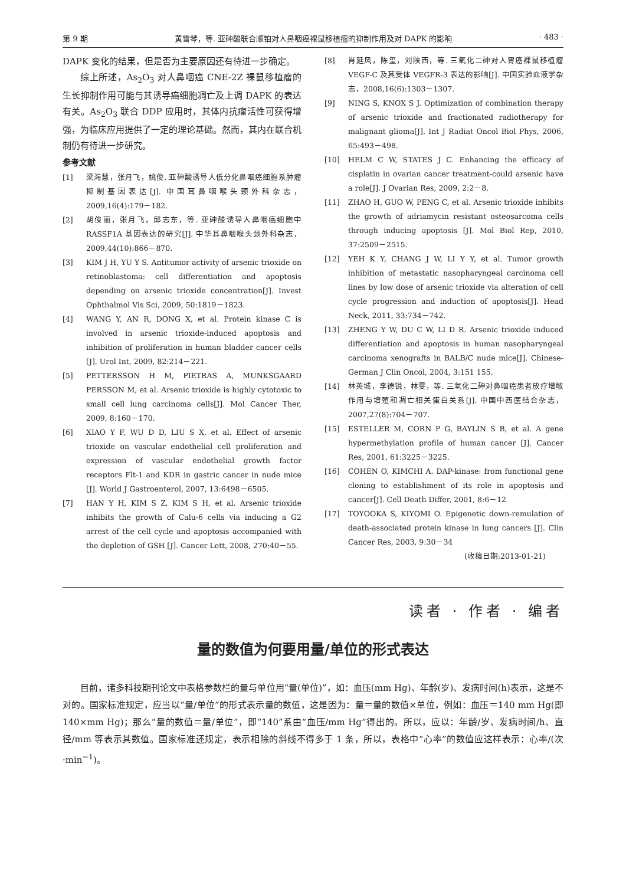第 9 期 黄雪琴，等. 亚砷酸联合顺铂对人鼻咽癌裸鼠移植瘤的抑制作用及对 DAPK 的影响 · 483 ·
DAPK 变化的结果，但是否为主要原因还有待进一步确定。
综上所述，As<sub>2</sub>O<sub>3</sub> 对人鼻咽癌 CNE-2Z 裸鼠移植瘤的生长抑制作用可能与其诱导癌细胞凋亡及上调 DAPK 的表达有关。As<sub>2</sub>O<sub>3</sub> 联合 DDP 应用时，其体内抗瘤活性可获得增强，为临床应用提供了一定的理论基础。然而，其内在联合机制仍有待进一步研究。
参考文献
[1] 梁海慧，张月飞，姚俊. 亚砷酸诱导人低分化鼻咽癌细胞系肿瘤抑制基因表达[J]. 中国耳鼻咽喉头颈外科杂志，2009,16(4):179－182.
[2] 胡俊丽，张月飞，邱志东，等. 亚砷酸诱导人鼻咽癌细胞中 RASSF1A 基因表达的研究[J]. 中华耳鼻咽喉头颈外科杂志，2009,44(10):866－870.
[3] KIM J H, YU Y S. Antitumor activity of arsenic trioxide on retinoblastoma: cell differentiation and apoptosis depending on arsenic trioxide concentration[J]. Invest Ophthalmol Vis Sci, 2009, 50:1819－1823.
[4] WANG Y, AN R, DONG X, et al. Protein kinase C is involved in arsenic trioxide-induced apoptosis and inhibition of proliferation in human bladder cancer cells [J]. Urol Int, 2009, 82:214－221.
[5] PETTERSSON H M, PIETRAS A, MUNKSGAARD PERSSON M, et al. Arsenic trioxide is highly cytotoxic to small cell lung carcinoma cells[J]. Mol Cancer Ther, 2009, 8:160－170.
[6] XIAO Y F, WU D D, LIU S X, et al. Effect of arsenic trioxide on vascular endothelial cell proliferation and expression of vascular endothelial growth factor receptors Flt-1 and KDR in gastric cancer in nude mice [J]. World J Gastroenterol, 2007, 13:6498－6505.
[7] HAN Y H, KIM S Z, KIM S H, et al. Arsenic trioxide inhibits the growth of Calu-6 cells via inducing a G2 arrest of the cell cycle and apoptosis accompanied with the depletion of GSH [J]. Cancer Lett, 2008, 270:40－55.
[8] 肖延风，陈玺，刘陕西，等. 三氧化二砷对人胃癌裸鼠移植瘤 VEGF-C 及其受体 VEGFR-3 表达的影响[J]. 中国实验血液学杂志，2008,16(6):1303－1307.
[9] NING S, KNOX S J. Optimization of combination therapy of arsenic trioxide and fractionated radiotherapy for malignant glioma[J]. Int J Radiat Oncol Biol Phys, 2006, 65:493－498.
[10] HELM C W, STATES J C. Enhancing the efficacy of cisplatin in ovarian cancer treatment-could arsenic have a role[J]. J Ovarian Res, 2009, 2:2－8.
[11] ZHAO H, GUO W, PENG C, et al. Arsenic trioxide inhibits the growth of adriamycin resistant osteosarcoma cells through inducing apoptosis [J]. Mol Biol Rep, 2010, 37:2509－2515.
[12] YEH K Y, CHANG J W, LI Y Y, et al. Tumor growth inhibition of metastatic nasopharyngeal carcinoma cell lines by low dose of arsenic trioxide via alteration of cell cycle progression and induction of apoptosis[J]. Head Neck, 2011, 33:734－742.
[13] ZHENG Y W, DU C W, LI D R. Arsenic trioxide induced differentiation and apoptosis in human nasopharyngeal carcinoma xenografts in BALB/C nude mice[J]. Chinese-German J Clin Oncol, 2004, 3:151 155.
[14] 林英城，李德锐，林雯，等. 三氧化二砷对鼻咽癌患者放疗增敏作用与增殖和凋亡相关蛋白关系[J]. 中国中西医结合杂志，2007,27(8):704－707.
[15] ESTELLER M, CORN P G, BAYLIN S B, et al. A gene hypermethylation profile of human cancer [J]. Cancer Res, 2001, 61:3225－3225.
[16] COHEN O, KIMCHI A. DAP-kinase: from functional gene cloning to establishment of its role in apoptosis and cancer[J]. Cell Death Differ, 2001, 8:6－12
[17] TOYOOKA S, KIYOMI O. Epigenetic down-remulation of death-associated protein kinase in lung cancers [J]. Clin Cancer Res, 2003, 9:30－34
(收稿日期:2013-01-21)
读者 · 作者 · 编者
量的数值为何要用量/单位的形式表达
目前，诸多科技期刊论文中表格参数栏的量与单位用“量(单位)”，如：血压(mm Hg)、年龄(岁)、发病时间(h)表示，这是不对的。国家标准规定，应当以“量/单位”的形式表示量的数值，这是因为：量＝量的数值×单位，例如：血压＝140 mm Hg(即 140×mm Hg)；那么“量的数值＝量/单位”，即“140”系由“血压/mm Hg”得出的。所以，应以：年龄/岁、发病时间/h、直径/mm 等表示其数值。国家标准还规定，表示相除的斜线不得多于 1 条，所以，表格中“心率”的数值应这样表示：心率/(次·min<sup>−1</sup>)。